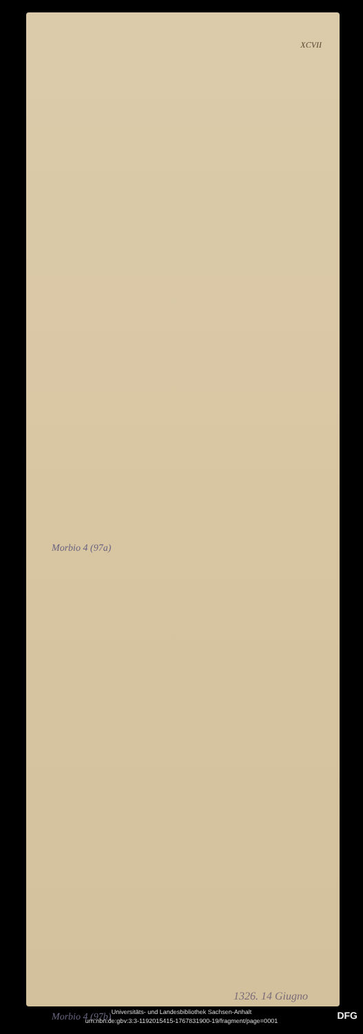XCVII
Morbio 4 (97a)
1326. 14 Giugno
Morbio 4 (97b)
Universitäts- und Landesbibliothek Sachsen-Anhalt
urn:nbn:de:gbv:3:3-1192015415-1767831900-19/fragment/page=0001
DFG